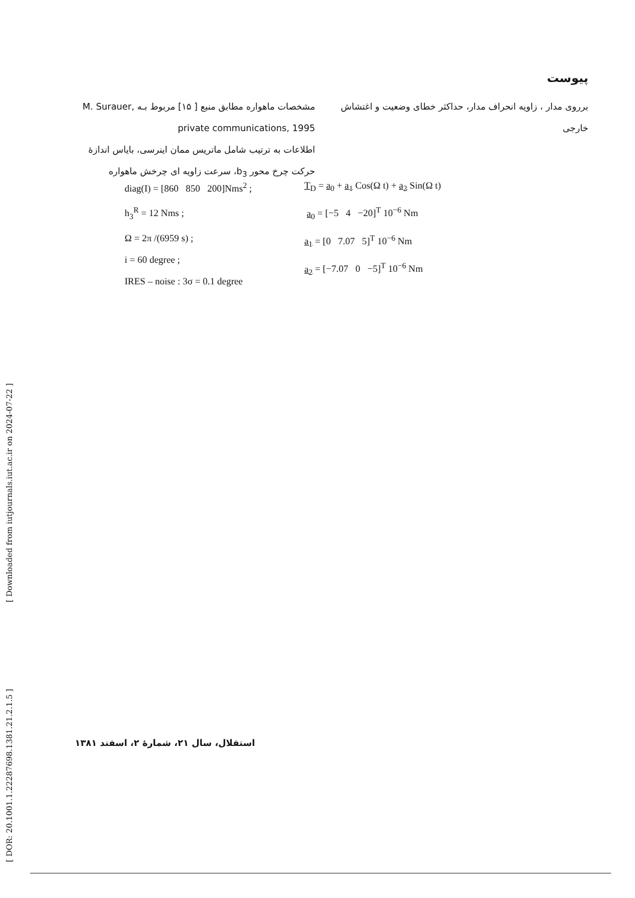[ DOR: 20.1001.1.22287698.1381.21.2.1.5 ] [ Downloaded from iutjournals.iut.ac.ir on 2024-07-22 ]
پیوست
مشخصات ماهواره مطابق منبع [ ۱۵] مربوط بـه M. Surauer, private communications, 1995
اطلاعات به ترتیب شامل ماتریس ممان اینرسی، بایاس اندازهٔ حرکت چرخ محور b<sub>3</sub>، سرعت زاویه ای چرخش ماهواره
برروی مدار ، زاویه انحراف مدار، حداکثر خطای وضعیت و اغتشاش خارجی
diag(I) = [860 850 200]Nms<sup>2</sup> ;
h<sub>3</sub><sup>R</sup> = 12 Nms ;
Ω = 2π /(6959 s) ;
i = 60 degree ;
IRES – noise : 3σ = 0.1 degree
T<sub>D</sub> = a<sub>0</sub> + a<sub>1</sub> Cos(Ω t) + a<sub>2</sub> Sin(Ω t)
a<sub>0</sub> = [−5 4 −20]<sup>T</sup> 10<sup>−6</sup> Nm
a<sub>1</sub> = [0 7.07 5]<sup>T</sup> 10<sup>−6</sup> Nm
a<sub>2</sub> = [−7.07 0 −5]<sup>T</sup> 10<sup>−6</sup> Nm
استقلال، سال ۲۱، شمارهٔ ۲، اسفند ۱۳۸۱